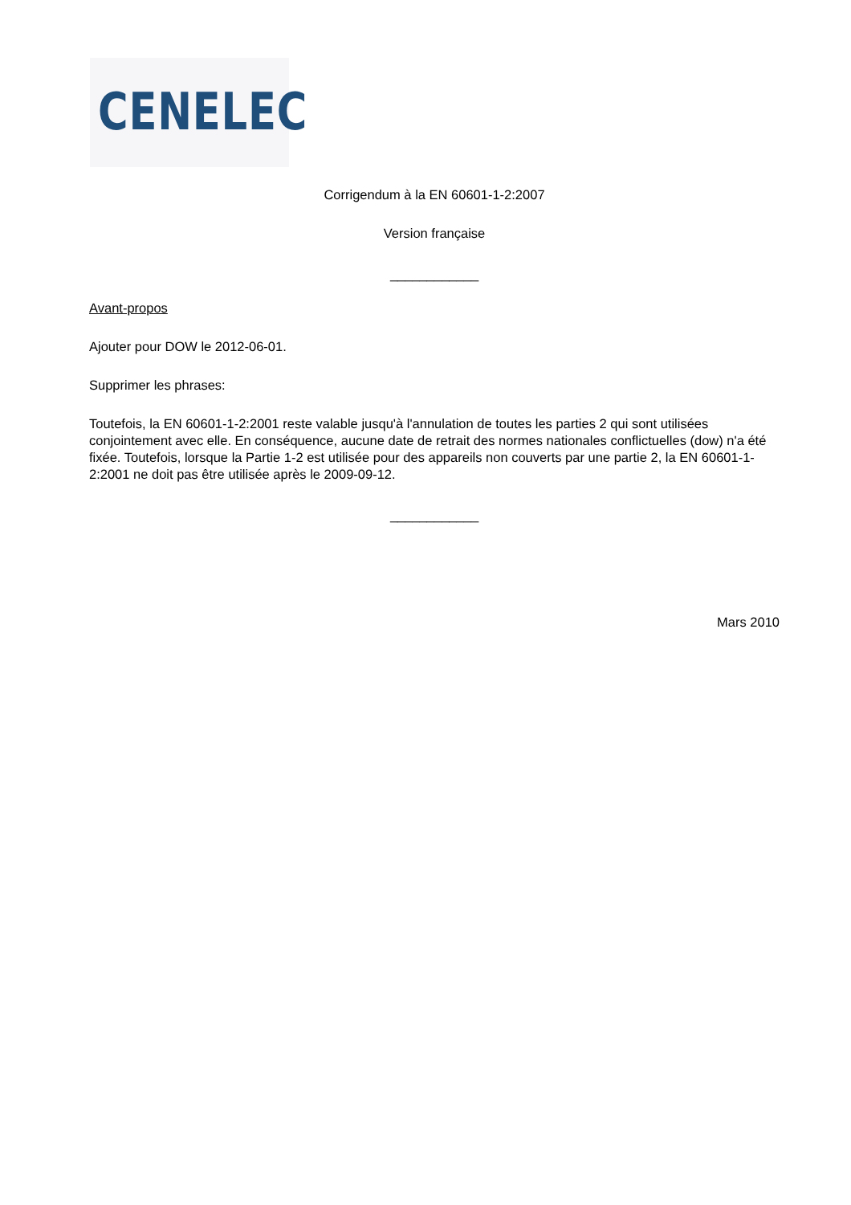CENELEC
Corrigendum à la EN 60601-1-2:2007
Version française
____________
Avant-propos
Ajouter pour DOW le 2012-06-01.
Supprimer les phrases:
Toutefois, la EN 60601-1-2:2001 reste valable jusqu'à l'annulation de toutes les parties 2 qui sont utilisées conjointement avec elle. En conséquence, aucune date de retrait des normes nationales conflictuelles (dow) n'a été fixée. Toutefois, lorsque la Partie 1-2 est utilisée pour des appareils non couverts par une partie 2, la EN 60601-1-2:2001 ne doit pas être utilisée après le 2009-09-12.
____________
Mars 2010